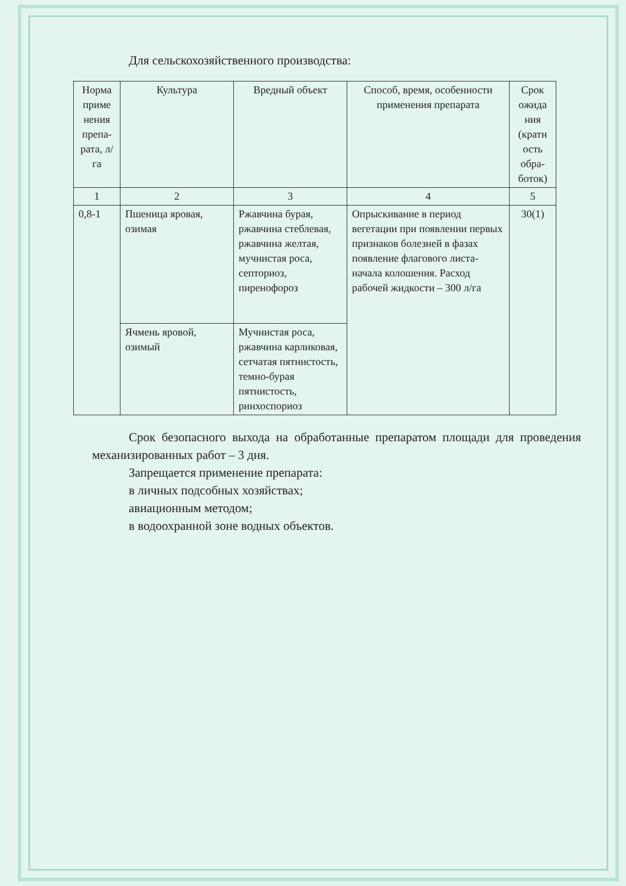Для сельскохозяйственного производства:
| Норма приме нения препа-рата, л/га | Культура | Вредный объект | Способ, время, особенности применения препарата | Срок ожида ния (кратн ость обра-боток) |
| --- | --- | --- | --- | --- |
| 1 | 2 | 3 | 4 | 5 |
| 0,8-1 | Пшеница яровая, озимая | Ржавчина бурая, ржавчина стеблевая, ржавчина желтая, мучнистая роса, септориоз, пиренофороз | Опрыскивание в период вегетации при появлении первых признаков болезней в фазах появление флагового листа-начала колошения. Расход рабочей жидкости – 300 л/га | 30(1) |
| | Ячмень яровой, озимый | Мучнистая роса, ржавчина карликовая, сетчатая пятнистость, темно-бурая пятнистость, ринхоспориоз | | |
Срок безопасного выхода на обработанные препаратом площади для проведения механизированных работ – 3 дня.
Запрещается применение препарата:
в личных подсобных хозяйствах;
авиационным методом;
в водоохранной зоне водных объектов.